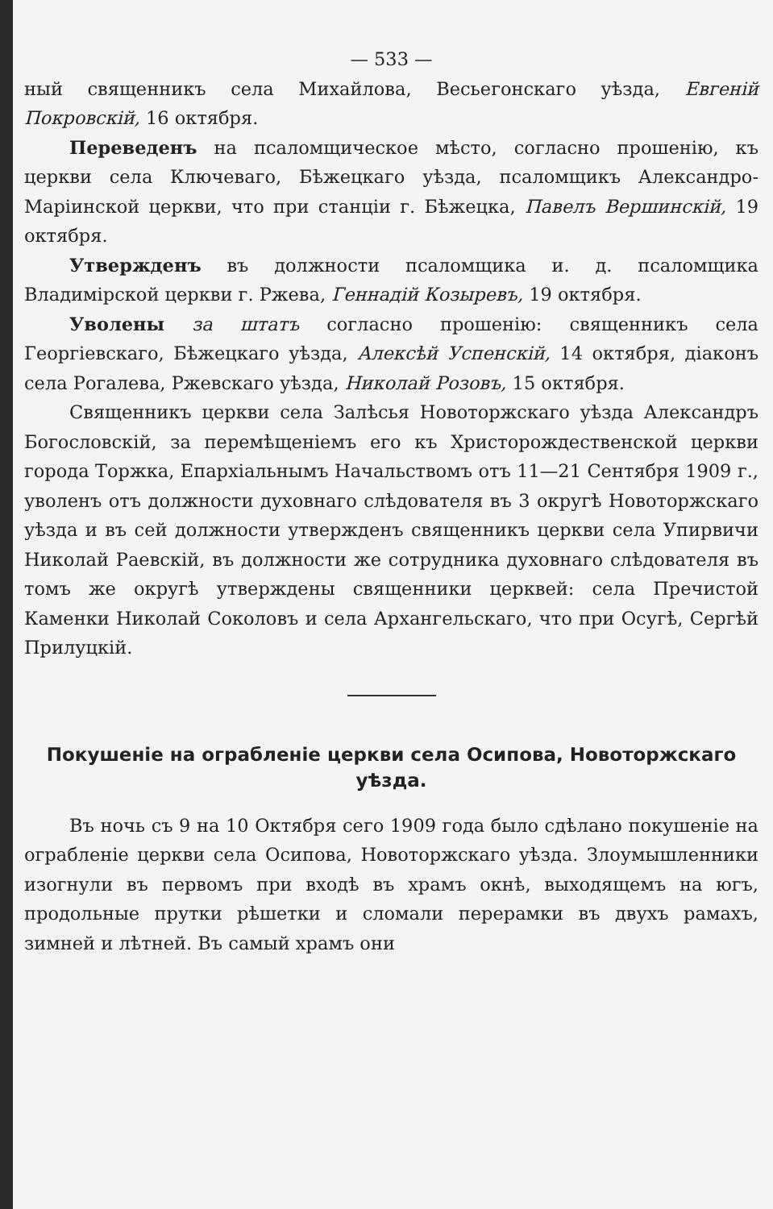— 533 —
ный священникъ села Михайлова, Весьегонскаго уѣзда, Евгеній Покровскій, 16 октября.
Переведенъ на псаломщическое мѣсто, согласно прошенію, къ церкви села Ключеваго, Бѣжецкаго уѣзда, псаломщикъ Александро-Маріинской церкви, что при станціи г. Бѣжецка, Павелъ Вершинскій, 19 октября.
Утвержденъ въ должности псаломщика и. д. псаломщика Владимірской церкви г. Ржева, Геннадій Козыревъ, 19 октября.
Уволены за штатъ согласно прошенію: священникъ села Георгіевскаго, Бѣжецкаго уѣзда, Алексѣй Успенскій, 14 октября, діаконъ села Рогалева, Ржевскаго уѣзда, Николай Розовъ, 15 октября.
Священникъ церкви села Залѣсья Новоторжскаго уѣзда Александръ Богословскій, за перемѣщеніемъ его къ Христорождественской церкви города Торжка, Епархіальнымъ Начальствомъ отъ 11—21 Сентября 1909 г., уволенъ отъ должности духовнаго слѣдователя въ 3 округѣ Новоторжскаго уѣзда и въ сей должности утвержденъ священникъ церкви села Упирвичи Николай Раевскій, въ должности же сотрудника духовнаго слѣдователя въ томъ же округѣ утверждены священники церквей: села Пречистой Каменки Николай Соколовъ и села Архангельскаго, что при Осугѣ, Сергѣй Прилуцкій.
Покушеніе на ограбленіе церкви села Осипова, Новоторжскаго уѣзда.
Въ ночь съ 9 на 10 Октября сего 1909 года было сдѣлано покушеніе на ограбленіе церкви села Осипова, Новоторжскаго уѣзда. Злоумышленники изогнули въ первомъ при входѣ въ храмъ окнѣ, выходящемъ на югъ, продольные прутки рѣшетки и сломали перерамки въ двухъ рамахъ, зимней и лѣтней. Въ самый храмъ они